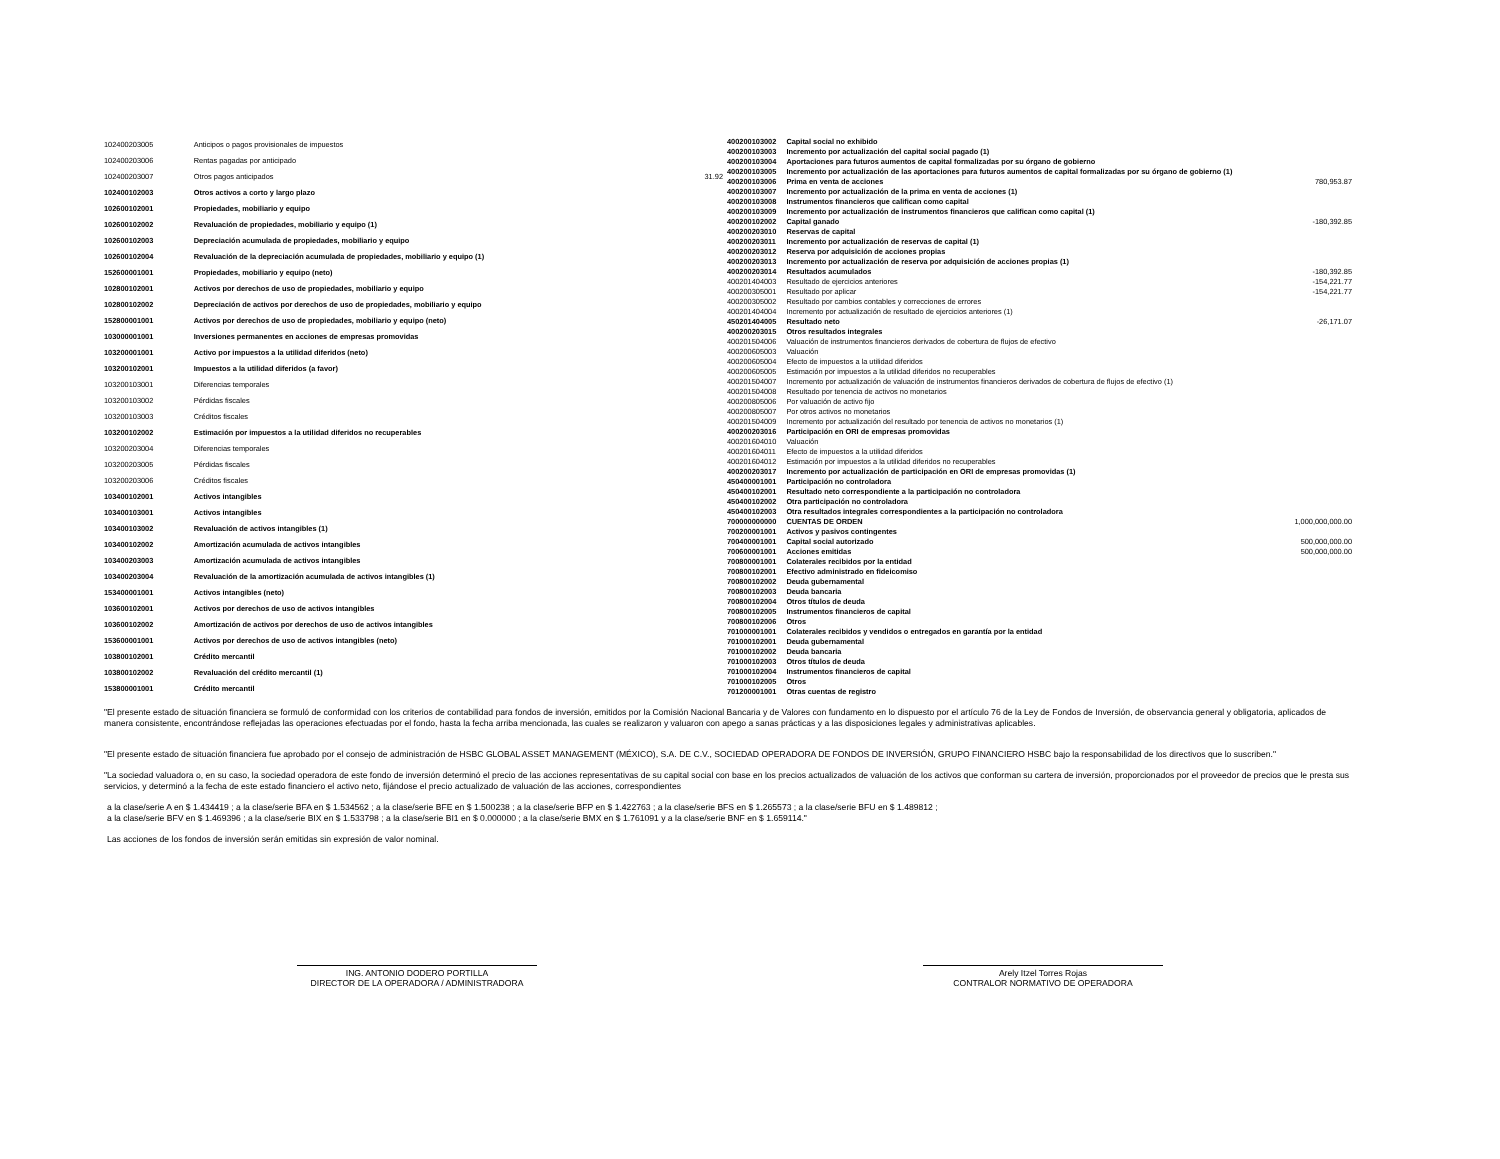| 102400203005 | Anticipos o pagos provisionales de impuestos | |
| 102400203006 | Rentas pagadas por anticipado | |
| 102400203007 | Otros pagos anticipados | 31.92 |
| 102400102003 | Otros activos a corto y largo plazo | |
| 102600102001 | Propiedades, mobiliario y equipo | |
| 102600102002 | Revaluación de propiedades, mobiliario y equipo (1) | |
| 102600102003 | Depreciación acumulada de propiedades, mobiliario y equipo | |
| 102600102004 | Revaluación de la depreciación acumulada de propiedades, mobiliario y equipo (1) | |
| 152600001001 | Propiedades, mobiliario y equipo (neto) | |
| 102800102001 | Activos por derechos de uso de propiedades, mobiliario y equipo | |
| 102800102002 | Depreciación de activos por derechos de uso de propiedades, mobiliario y equipo | |
| 152800001001 | Activos por derechos de uso de propiedades, mobiliario y equipo (neto) | |
| 103000001001 | Inversiones permanentes en acciones de empresas promovidas | |
| 103200001001 | Activo por impuestos a la utilidad diferidos (neto) | |
| 103200102001 | Impuestos a la utilidad diferidos (a favor) | |
| 103200103001 | Diferencias temporales | |
| 103200103002 | Pérdidas fiscales | |
| 103200103003 | Créditos fiscales | |
| 103200102002 | Estimación por impuestos a la utilidad diferidos no recuperables | |
| 103200203004 | Diferencias temporales | |
| 103200203005 | Pérdidas fiscales | |
| 103200203006 | Créditos fiscales | |
| 103400102001 | Activos intangibles | |
| 103400103001 | Activos intangibles | |
| 103400103002 | Revaluación de activos intangibles (1) | |
| 103400102002 | Amortización acumulada de activos intangibles | |
| 103400203003 | Amortización acumulada de activos intangibles | |
| 103400203004 | Revaluación de la amortización acumulada de activos intangibles (1) | |
| 153400001001 | Activos intangibles (neto) | |
| 103600102001 | Activos por derechos de uso de activos intangibles | |
| 103600102002 | Amortización de activos por derechos de uso de activos intangibles | |
| 153600001001 | Activos por derechos de uso de activos intangibles (neto) | |
| 103800102001 | Crédito mercantil | |
| 103800102002 | Revaluación del crédito mercantil (1) | |
| 153800001001 | Crédito mercantil | |
| 400200103002 | Capital social no exhibido | |
| 400200103003 | Incremento por actualización del capital social pagado (1) | |
| 400200103004 | Aportaciones para futuros aumentos de capital formalizadas por su órgano de gobierno | |
| 400200103005 | Incremento por actualización de las aportaciones para futuros aumentos de capital formalizadas por su órgano de gobierno (1) | |
| 400200103006 | Prima en venta de acciones | 780,953.87 |
| 400200103007 | Incremento por actualización de la prima en venta de acciones (1) | |
| 400200103008 | Instrumentos financieros que califican como capital | |
| 400200103009 | Incremento por actualización de instrumentos financieros que califican como capital (1) | |
| 400200102002 | Capital ganado | -180,392.85 |
| 400200203010 | Reservas de capital | |
| 400200203011 | Incremento por actualización de reservas de capital (1) | |
| 400200203012 | Reserva por adquisición de acciones propias | |
| 400200203013 | Incremento por actualización de reserva por adquisición de acciones propias (1) | |
| 400200203014 | Resultados acumulados | -180,392.85 |
| 400201404003 | Resultado de ejercicios anteriores | -154,221.77 |
| 400200305001 | Resultado por aplicar | -154,221.77 |
| 400200305002 | Resultado por cambios contables y correcciones de errores | |
| 400201404004 | Incremento por actualización de resultado de ejercicios anteriores (1) | |
| 450201404005 | Resultado neto | -26,171.07 |
| 400200203015 | Otros resultados integrales | |
| 400201504006 | Valuación de instrumentos financieros derivados de cobertura de flujos de efectivo | |
| 400200605003 | Valuación | |
| 400200605004 | Efecto de impuestos a la utilidad diferidos | |
| 400200605005 | Estimación por impuestos a la utilidad diferidos no recuperables | |
| 400201504007 | Incremento por actualización de valuación de instrumentos financieros derivados de cobertura de flujos de efectivo (1) | |
| 400201504008 | Resultado por tenencia de activos no monetarios | |
| 400200805006 | Por valuación de activo fijo | |
| 400200805007 | Por otros activos no monetarios | |
| 400201504009 | Incremento por actualización del resultado por tenencia de activos no monetarios (1) | |
| 400200203016 | Participación en ORI de empresas promovidas | |
| 400201604010 | Valuación | |
| 400201604011 | Efecto de impuestos a la utilidad diferidos | |
| 400201604012 | Estimación por impuestos a la utilidad diferidos no recuperables | |
| 400200203017 | Incremento por actualización de participación en ORI de empresas promovidas (1) | |
| 450400001001 | Participación no controladora | |
| 450400102001 | Resultado neto correspondiente a la participación no controladora | |
| 450400102002 | Otra participación no controladora | |
| 450400102003 | Otra resultados integrales correspondientes a la participación no controladora | |
| 700000000000 | CUENTAS DE ORDEN | 1,000,000,000.00 |
| 700200001001 | Activos y pasivos contingentes | |
| 700400001001 | Capital social autorizado | 500,000,000.00 |
| 700600001001 | Acciones emitidas | 500,000,000.00 |
| 700800001001 | Colaterales recibidos por la entidad | |
| 700800102001 | Efectivo administrado en fideicomiso | |
| 700800102002 | Deuda gubernamental | |
| 700800102003 | Deuda bancaria | |
| 700800102004 | Otros títulos de deuda | |
| 700800102005 | Instrumentos financieros de capital | |
| 700800102006 | Otros | |
| 701000001001 | Colaterales recibidos y vendidos o entregados en garantía por la entidad | |
| 701000102001 | Deuda gubernamental | |
| 701000102002 | Deuda bancaria | |
| 701000102003 | Otros títulos de deuda | |
| 701000102004 | Instrumentos financieros de capital | |
| 701000102005 | Otros | |
| 701200001001 | Otras cuentas de registro | |
"El presente estado de situación financiera se formuló de conformidad con los criterios de contabilidad para fondos de inversión, emitidos por la Comisión Nacional Bancaria y de Valores con fundamento en lo dispuesto por el artículo 76 de la Ley de Fondos de Inversión, de observancia general y obligatoria, aplicados de manera consistente, encontrándose reflejadas las operaciones efectuadas por el fondo, hasta la fecha arriba mencionada, las cuales se realizaron y valuaron con apego a sanas prácticas y a las disposiciones legales y administrativas aplicables.
"El presente estado de situación financiera fue aprobado por el consejo de administración de HSBC GLOBAL ASSET MANAGEMENT (MÉXICO), S.A. DE C.V., SOCIEDAD OPERADORA DE FONDOS DE INVERSIÓN, GRUPO FINANCIERO HSBC bajo la responsabilidad de los directivos que lo suscriben."
"La sociedad valuadora o, en su caso, la sociedad operadora de este fondo de inversión determinó el precio de las acciones representativas de su capital social con base en los precios actualizados de valuación de los activos que conforman su cartera de inversión, proporcionados por el proveedor de precios que le presta sus servicios, y determinó a la fecha de este estado financiero el activo neto, fijándose el precio actualizado de valuación de las acciones, correspondientes
a la clase/serie A en $ 1.434419 ; a la clase/serie BFA en $ 1.534562 ; a la clase/serie BFE en $ 1.500238 ; a la clase/serie BFP en $ 1.422763 ; a la clase/serie BFS en $ 1.265573 ; a la clase/serie BFU en $ 1.489812 ;
a la clase/serie BFV en $ 1.469396 ; a la clase/serie BIX en $ 1.533798 ; a la clase/serie BI1 en $ 0.000000 ; a la clase/serie BMX en $ 1.761091 y a la clase/serie BNF en $ 1.659114."
Las acciones de los fondos de inversión serán emitidas sin expresión de valor nominal.
ING. ANTONIO DODERO PORTILLA
DIRECTOR DE LA OPERADORA / ADMINISTRADORA
Arely Itzel Torres Rojas
CONTRALOR NORMATIVO DE OPERADORA